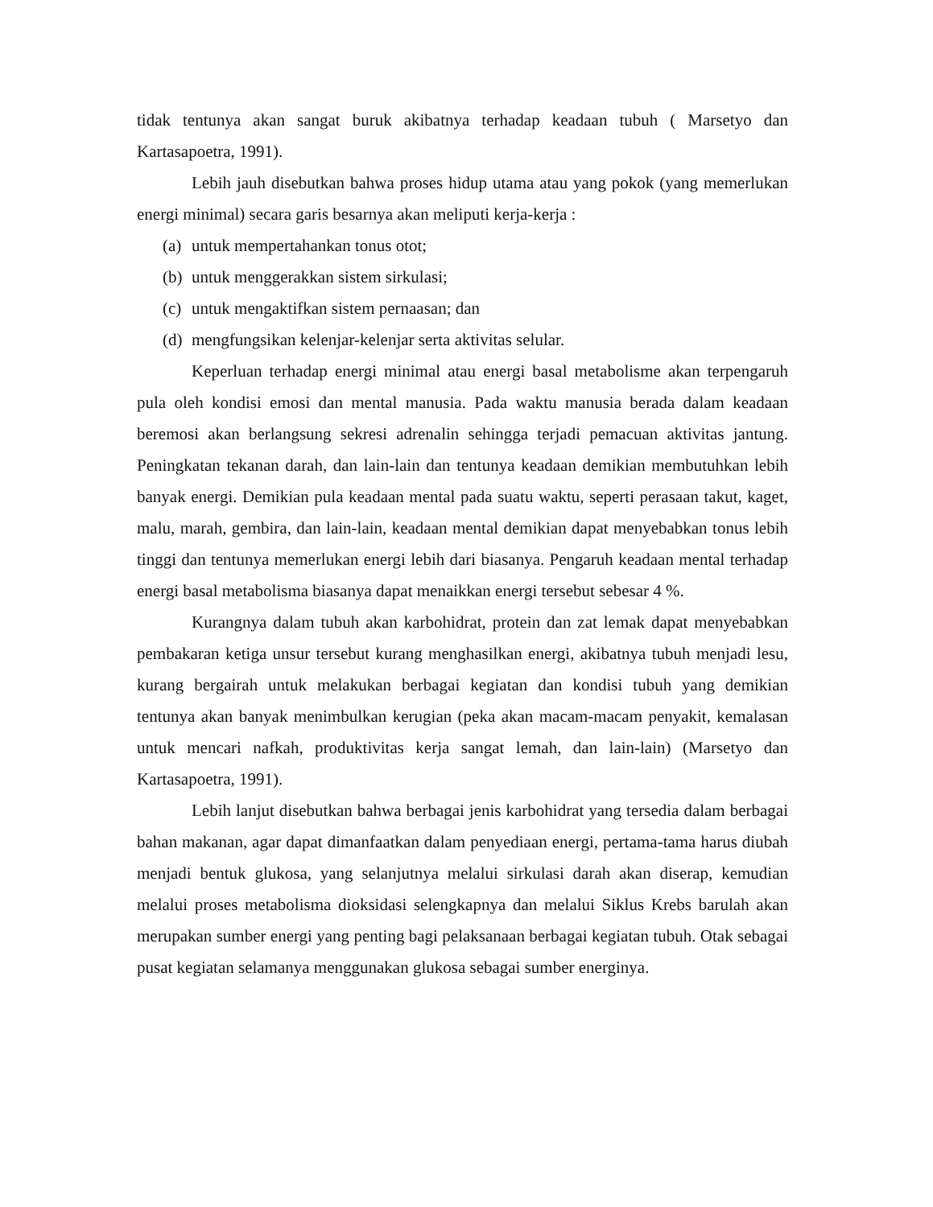tidak tentunya akan sangat buruk akibatnya terhadap keadaan tubuh ( Marsetyo dan Kartasapoetra, 1991).
Lebih jauh disebutkan bahwa proses hidup utama atau yang pokok (yang memerlukan energi minimal) secara garis besarnya akan meliputi kerja-kerja :
(a) untuk mempertahankan tonus otot;
(b) untuk menggerakkan sistem sirkulasi;
(c) untuk mengaktifkan sistem pernaasan; dan
(d) mengfungsikan kelenjar-kelenjar serta aktivitas selular.
Keperluan terhadap energi minimal atau energi basal metabolisme akan terpengaruh pula oleh kondisi emosi dan mental manusia. Pada waktu manusia berada dalam keadaan beremosi akan berlangsung sekresi adrenalin sehingga terjadi pemacuan aktivitas jantung. Peningkatan tekanan darah, dan lain-lain dan tentunya keadaan demikian membutuhkan lebih banyak energi. Demikian pula keadaan mental pada suatu waktu, seperti perasaan takut, kaget, malu, marah, gembira, dan lain-lain, keadaan mental demikian dapat menyebabkan tonus lebih tinggi dan tentunya memerlukan energi lebih dari biasanya. Pengaruh keadaan mental terhadap energi basal metabolisma biasanya dapat menaikkan energi tersebut sebesar 4 %.
Kurangnya dalam tubuh akan karbohidrat, protein dan zat lemak dapat menyebabkan pembakaran ketiga unsur tersebut kurang menghasilkan energi, akibatnya tubuh menjadi lesu, kurang bergairah untuk melakukan berbagai kegiatan dan kondisi tubuh yang demikian tentunya akan banyak menimbulkan kerugian (peka akan macam-macam penyakit, kemalasan untuk mencari nafkah, produktivitas kerja sangat lemah, dan lain-lain) (Marsetyo dan Kartasapoetra, 1991).
Lebih lanjut disebutkan bahwa berbagai jenis karbohidrat yang tersedia dalam berbagai bahan makanan, agar dapat dimanfaatkan dalam penyediaan energi, pertama-tama harus diubah menjadi bentuk glukosa, yang selanjutnya melalui sirkulasi darah akan diserap, kemudian melalui proses metabolisma dioksidasi selengkapnya dan melalui Siklus Krebs barulah akan merupakan sumber energi yang penting bagi pelaksanaan berbagai kegiatan tubuh. Otak sebagai pusat kegiatan selamanya menggunakan glukosa sebagai sumber energinya.